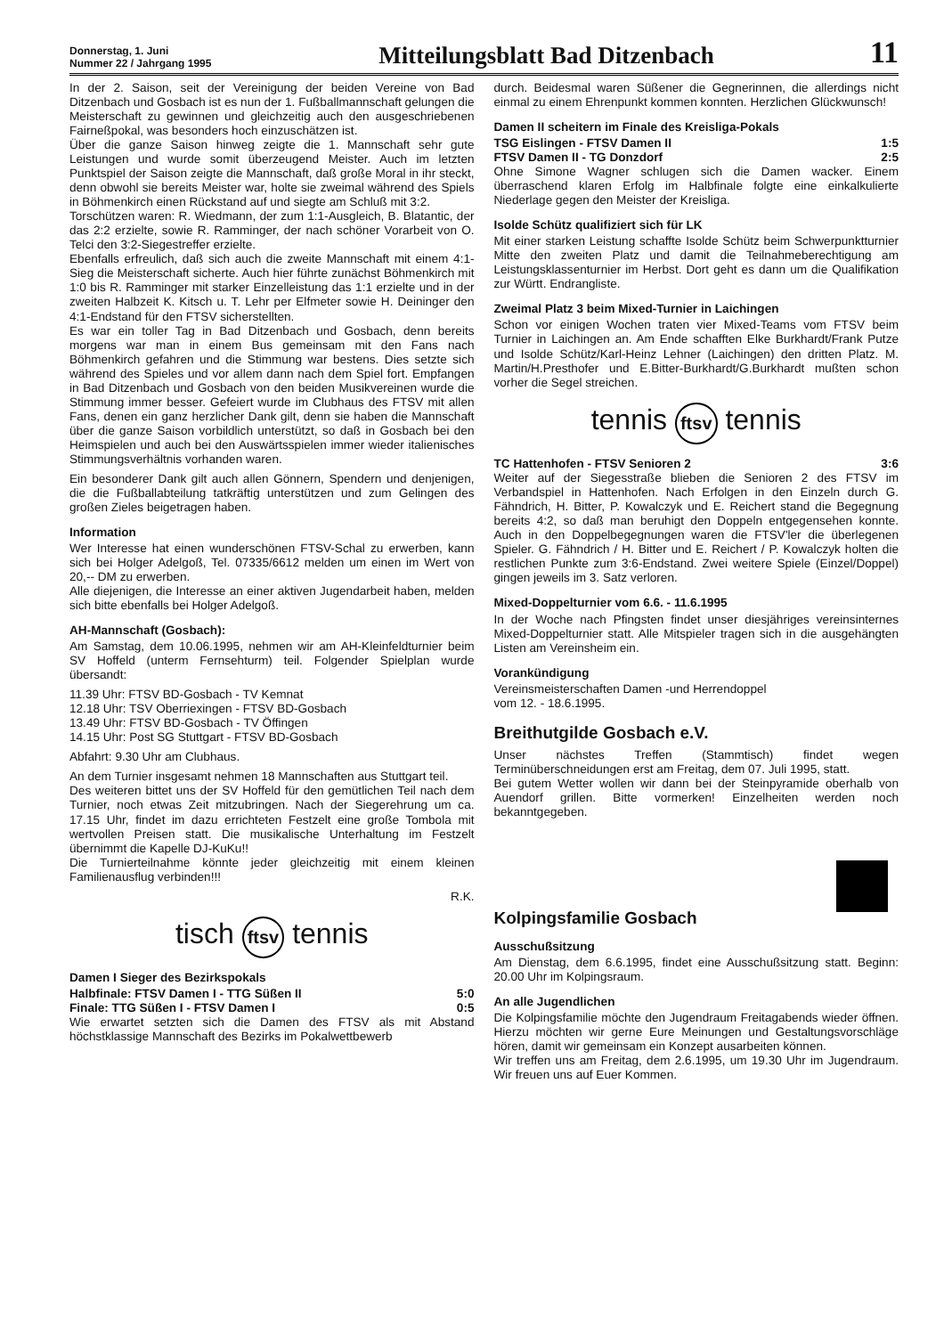Donnerstag, 1. Juni
Nummer 22 / Jahrgang 1995
Mitteilungsblatt Bad Ditzenbach
11
In der 2. Saison, seit der Vereinigung der beiden Vereine von Bad Ditzenbach und Gosbach ist es nun der 1. Fußballmannschaft gelungen die Meisterschaft zu gewinnen und gleichzeitig auch den ausgeschriebenen Fairneßpokal, was besonders hoch einzuschätzen ist.
Über die ganze Saison hinweg zeigte die 1. Mannschaft sehr gute Leistungen und wurde somit überzeugend Meister. Auch im letzten Punktspiel der Saison zeigte die Mannschaft, daß große Moral in ihr steckt, denn obwohl sie bereits Meister war, holte sie zweimal während des Spiels in Böhmenkirch einen Rückstand auf und siegte am Schluß mit 3:2.
Torschützen waren: R. Wiedmann, der zum 1:1-Ausgleich, B. Blatantic, der das 2:2 erzielte, sowie R. Ramminger, der nach schöner Vorarbeit von O. Telci den 3:2-Siegestreffer erzielte.
Ebenfalls erfreulich, daß sich auch die zweite Mannschaft mit einem 4:1-Sieg die Meisterschaft sicherte. Auch hier führte zunächst Böhmenkirch mit 1:0 bis R. Ramminger mit starker Einzelleistung das 1:1 erzielte und in der zweiten Halbzeit K. Kitsch u. T. Lehr per Elfmeter sowie H. Deininger den 4:1-Endstand für den FTSV sicherstellten.
Es war ein toller Tag in Bad Ditzenbach und Gosbach, denn bereits morgens war man in einem Bus gemeinsam mit den Fans nach Böhmenkirch gefahren und die Stimmung war bestens. Dies setzte sich während des Spieles und vor allem dann nach dem Spiel fort. Empfangen in Bad Ditzenbach und Gosbach von den beiden Musikvereinen wurde die Stimmung immer besser. Gefeiert wurde im Clubhaus des FTSV mit allen Fans, denen ein ganz herzlicher Dank gilt, denn sie haben die Mannschaft über die ganze Saison vorbildlich unterstützt, so daß in Gosbach bei den Heimspielen und auch bei den Auswärtsspielen immer wieder italienisches Stimmungsverhältnis vorhanden waren.
Ein besonderer Dank gilt auch allen Gönnern, Spendern und denjenigen, die die Fußballabteilung tatkräftig unterstützen und zum Gelingen des großen Zieles beigetragen haben.
Information
Wer Interesse hat einen wunderschönen FTSV-Schal zu erwerben, kann sich bei Holger Adelgoß, Tel. 07335/6612 melden um einen im Wert von 20,-- DM zu erwerben.
Alle diejenigen, die Interesse an einer aktiven Jugendarbeit haben, melden sich bitte ebenfalls bei Holger Adelgoß.
AH-Mannschaft (Gosbach):
Am Samstag, dem 10.06.1995, nehmen wir am AH-Kleinfeldturnier beim SV Hoffeld (unterm Fernsehturm) teil. Folgender Spielplan wurde übersandt:
11.39 Uhr: FTSV BD-Gosbach - TV Kemnat
12.18 Uhr: TSV Oberriexingen - FTSV BD-Gosbach
13.49 Uhr: FTSV BD-Gosbach - TV Öffingen
14.15 Uhr: Post SG Stuttgart - FTSV BD-Gosbach
Abfahrt: 9.30 Uhr am Clubhaus.
An dem Turnier insgesamt nehmen 18 Mannschaften aus Stuttgart teil.
Des weiteren bittet uns der SV Hoffeld für den gemütlichen Teil nach dem Turnier, noch etwas Zeit mitzubringen. Nach der Siegerehrung um ca. 17.15 Uhr, findet im dazu errichteten Festzelt eine große Tombola mit wertvollen Preisen statt. Die musikalische Unterhaltung im Festzelt übernimmt die Kapelle DJ-KuKu!!
Die Turnierteilnahme könnte jeder gleichzeitig mit einem kleinen Familienausflug verbinden!!!
R.K.
tisch ftsv tennis
Damen I Sieger des Bezirkspokals
Halbfinale: FTSV Damen I - TTG Süßen II 5:0
Finale: TTG Süßen I - FTSV Damen I 0:5
Wie erwartet setzten sich die Damen des FTSV als mit Abstand höchstklassige Mannschaft des Bezirks im Pokalwettbewerb
durch. Beidesmal waren Süßener die Gegnerinnen, die allerdings nicht einmal zu einem Ehrenpunkt kommen konnten. Herzlichen Glückwunsch!
Damen II scheitern im Finale des Kreisliga-Pokals
TSG Eislingen - FTSV Damen II 1:5
FTSV Damen II - TG Donzdorf 2:5
Ohne Simone Wagner schlugen sich die Damen wacker. Einem überraschend klaren Erfolg im Halbfinale folgte eine einkalkulierte Niederlage gegen den Meister der Kreisliga.
Isolde Schütz qualifiziert sich für LK
Mit einer starken Leistung schaffte Isolde Schütz beim Schwerpunktturnier Mitte den zweiten Platz und damit die Teilnahmeberechtigung am Leistungsklassenturnier im Herbst. Dort geht es dann um die Qualifikation zur Württ. Endrangliste.
Zweimal Platz 3 beim Mixed-Turnier in Laichingen
Schon vor einigen Wochen traten vier Mixed-Teams vom FTSV beim Turnier in Laichingen an. Am Ende schafften Elke Burkhardt/Frank Putze und Isolde Schütz/Karl-Heinz Lehner (Laichingen) den dritten Platz. M. Martin/H.Presthofer und E.Bitter-Burkhardt/G.Burkhardt mußten schon vorher die Segel streichen.
tennis ftsv tennis
TC Hattenhofen - FTSV Senioren 2 3:6
Weiter auf der Siegesstraße blieben die Senioren 2 des FTSV im Verbandspiel in Hattenhofen. Nach Erfolgen in den Einzeln durch G. Fähndrich, H. Bitter, P. Kowalczyk und E. Reichert stand die Begegnung bereits 4:2, so daß man beruhigt den Doppeln entgegensehen konnte. Auch in den Doppelbegegnungen waren die FTSV'ler die überlegenen Spieler. G. Fähndrich / H. Bitter und E. Reichert / P. Kowalczyk holten die restlichen Punkte zum 3:6-Endstand. Zwei weitere Spiele (Einzel/Doppel) gingen jeweils im 3. Satz verloren.
Mixed-Doppelturnier vom 6.6. - 11.6.1995
In der Woche nach Pfingsten findet unser diesjähriges vereinsinternes Mixed-Doppelturnier statt. Alle Mitspieler tragen sich in die ausgehängten Listen am Vereinsheim ein.
Vorankündigung
Vereinsmeisterschaften Damen -und Herrendoppel
vom 12. - 18.6.1995.
Breithutgilde Gosbach e.V.
Unser nächstes Treffen (Stammtisch) findet wegen Terminüberschneidungen erst am Freitag, dem 07. Juli 1995, statt.
Bei gutem Wetter wollen wir dann bei der Steinpyramide oberhalb von Auendorf grillen. Bitte vormerken! Einzelheiten werden noch bekanntgegeben.
Kolpingsfamilie Gosbach
Ausschußsitzung
Am Dienstag, dem 6.6.1995, findet eine Ausschußsitzung statt. Beginn: 20.00 Uhr im Kolpingsraum.
An alle Jugendlichen
Die Kolpingsfamilie möchte den Jugendraum Freitagabends wieder öffnen. Hierzu möchten wir gerne Eure Meinungen und Gestaltungsvorschläge hören, damit wir gemeinsam ein Konzept ausarbeiten können.
Wir treffen uns am Freitag, dem 2.6.1995, um 19.30 Uhr im Jugendraum. Wir freuen uns auf Euer Kommen.